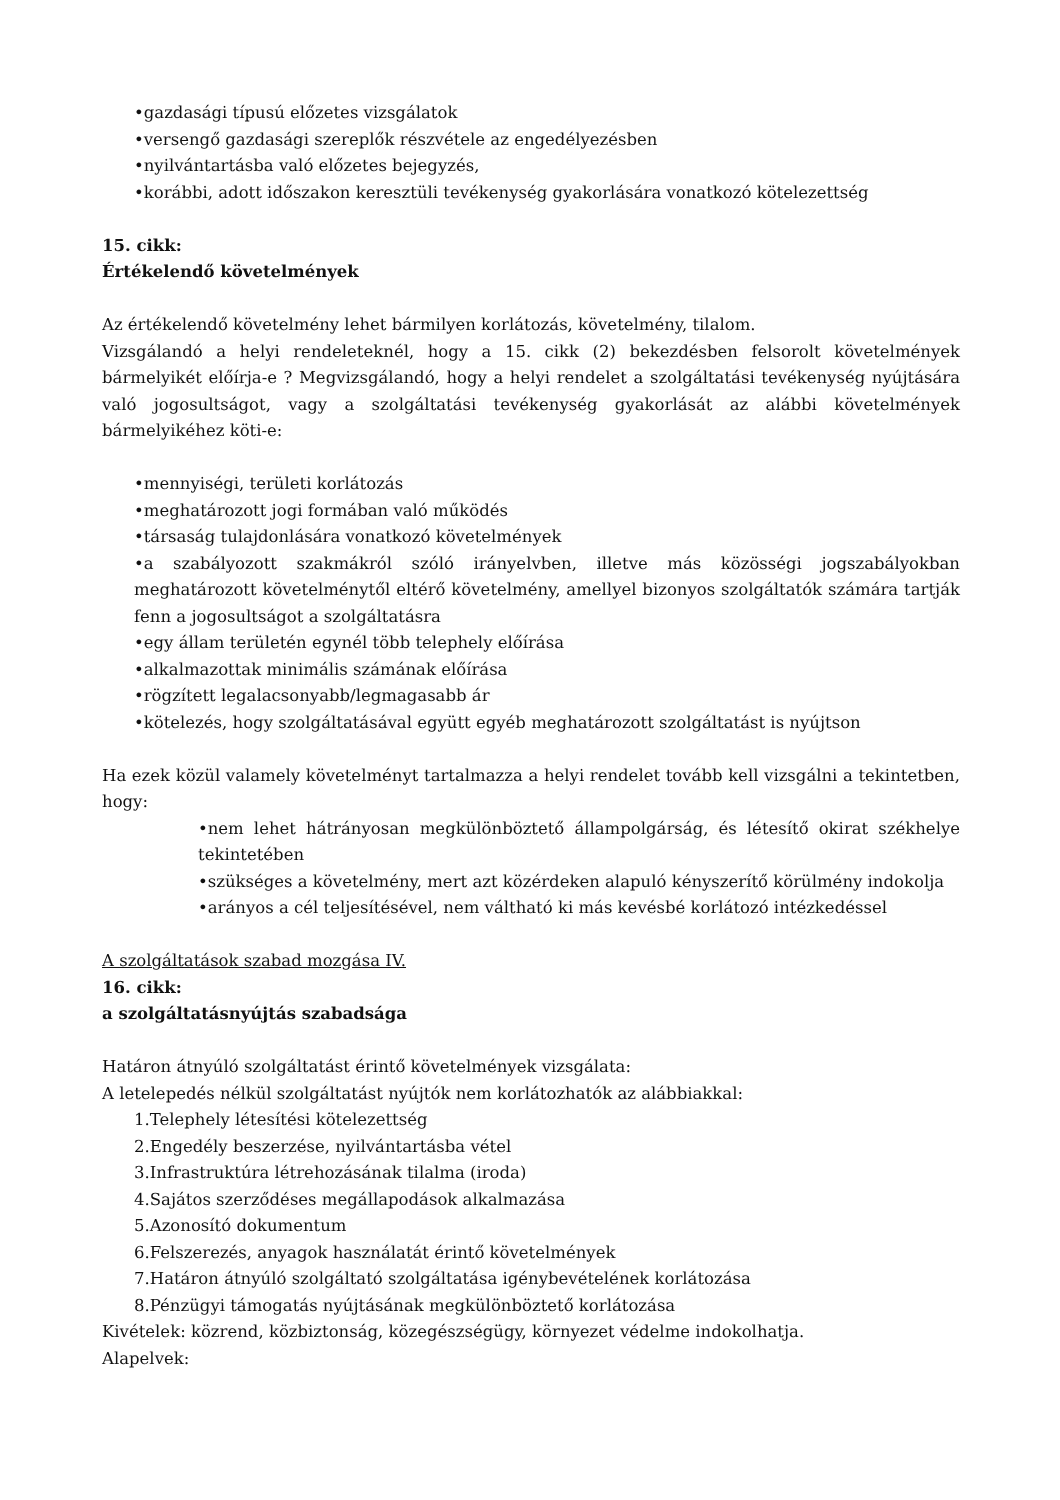•gazdasági típusú előzetes vizsgálatok
•versengő gazdasági szereplők részvétele az engedélyezésben
•nyilvántartásba való előzetes bejegyzés,
•korábbi, adott időszakon keresztüli tevékenység gyakorlására vonatkozó kötelezettség
15. cikk:
Értékelendő követelmények
Az értékelendő követelmény lehet bármilyen korlátozás, követelmény, tilalom.
Vizsgálandó a helyi rendeleteknél, hogy a 15. cikk (2) bekezdésben felsorolt követelmények bármelyikét előírja-e ? Megvizsgálandó, hogy a helyi rendelet a szolgáltatási tevékenység nyújtására való jogosultságot, vagy a szolgáltatási tevékenység gyakorlását az alábbi követelmények bármelyikéhez köti-e:
•mennyiségi, területi korlátozás
•meghatározott jogi formában való működés
•társaság tulajdonlására vonatkozó követelmények
•a szabályozott szakmákról szóló irányelvben, illetve más közösségi jogszabályokban meghatározott követelménytől eltérő követelmény, amellyel bizonyos szolgáltatók számára tartják fenn a jogosultságot a szolgáltatásra
•egy állam területén egynél több telephely előírása
•alkalmazottak minimális számának előírása
•rögzített legalacsonyabb/legmagasabb ár
•kötelezés, hogy szolgáltatásával együtt egyéb meghatározott szolgáltatást is nyújtson
Ha ezek közül valamely követelményt tartalmazza a helyi rendelet tovább kell vizsgálni a tekintetben, hogy:
•nem lehet hátrányosan megkülönböztető állampolgárság, és létesítő okirat székhelye tekintetében
•szükséges a követelmény, mert azt közérdeken alapuló kényszerítő körülmény indokolja
•arányos a cél teljesítésével, nem váltható ki más kevésbé korlátozó intézkedéssel
A szolgáltatások szabad mozgása IV.
16. cikk:
a szolgáltatásnyújtás szabadsága
Határon átnyúló szolgáltatást érintő követelmények vizsgálata:
A letelepedés nélkül szolgáltatást nyújtók nem korlátozhatók az alábbiakkal:
1.Telephely létesítési kötelezettség
2.Engedély beszerzése, nyilvántartásba vétel
3.Infrastruktúra létrehozásának tilalma (iroda)
4.Sajátos szerződéses megállapodások alkalmazása
5.Azonosító dokumentum
6.Felszerezés, anyagok használatát érintő követelmények
7.Határon átnyúló szolgáltató szolgáltatása igénybevételének korlátozása
8.Pénzügyi támogatás nyújtásának megkülönböztető korlátozása
Kivételek: közrend, közbiztonság, közegészségügy, környezet védelme indokolhatja.
Alapelvek: